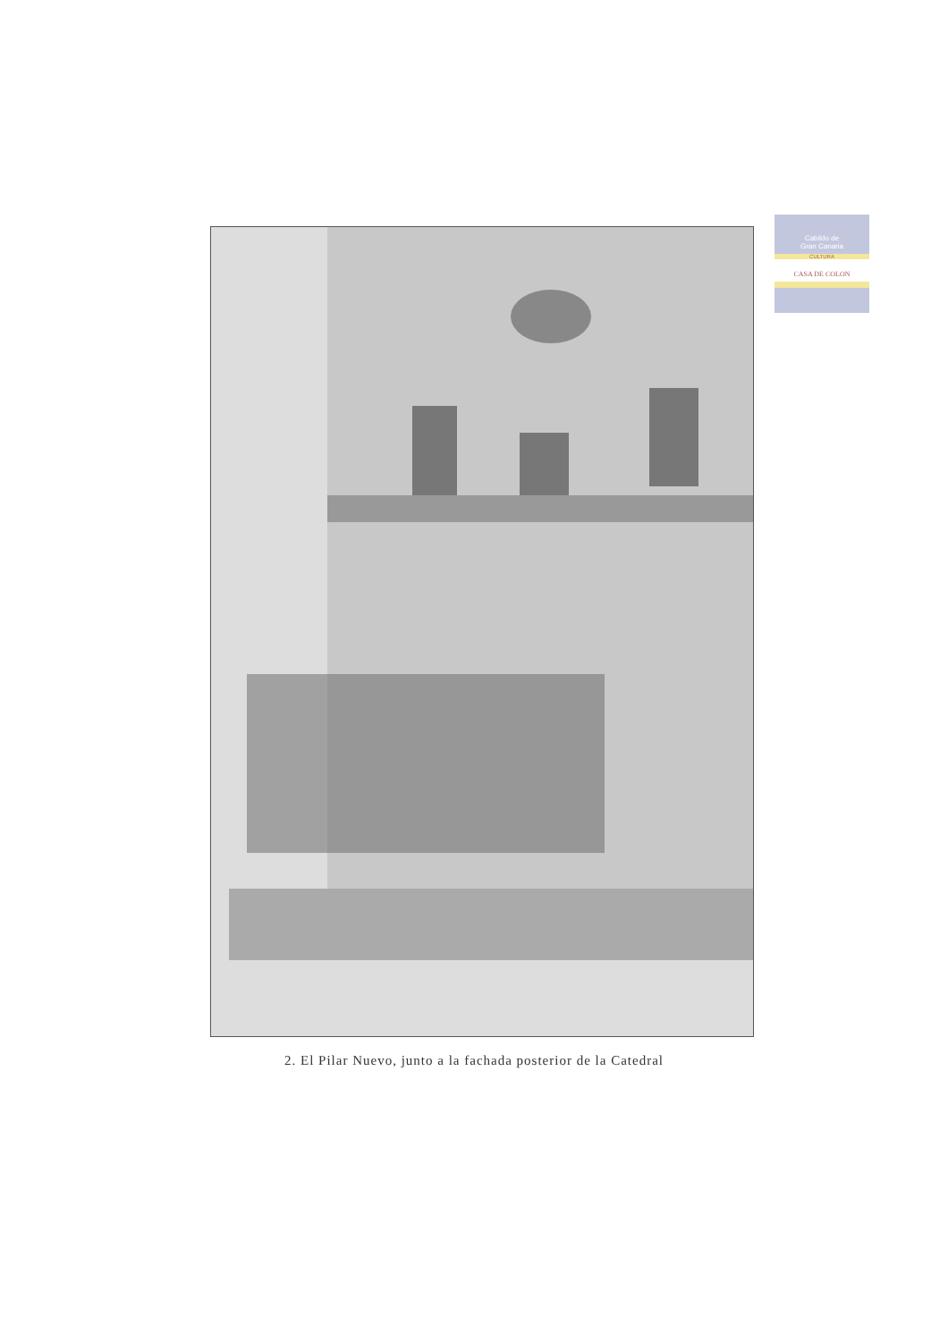Cabildo de
Gran Canaria
CULTURA
CASA DE COLON
2. El Pilar Nuevo, junto a la fachada posterior de la Catedral